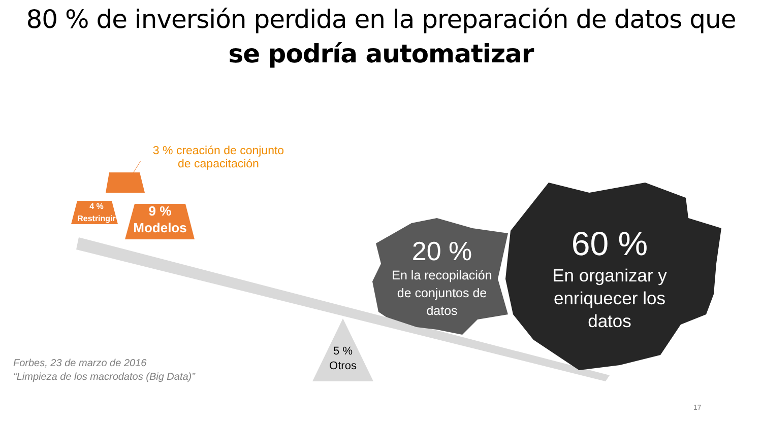80 % de inversión perdida en la preparación de datos que
se podría automatizar
3 % creación de conjunto
de capacitación
4 %
Restringir
9 %
Modelos
20 %
En la recopilación de conjuntos de datos
60 %
En organizar y enriquecer los datos
5 %
Otros
Forbes, 23 de marzo de 2016
“Limpieza de los macrodatos (Big Data)”
17